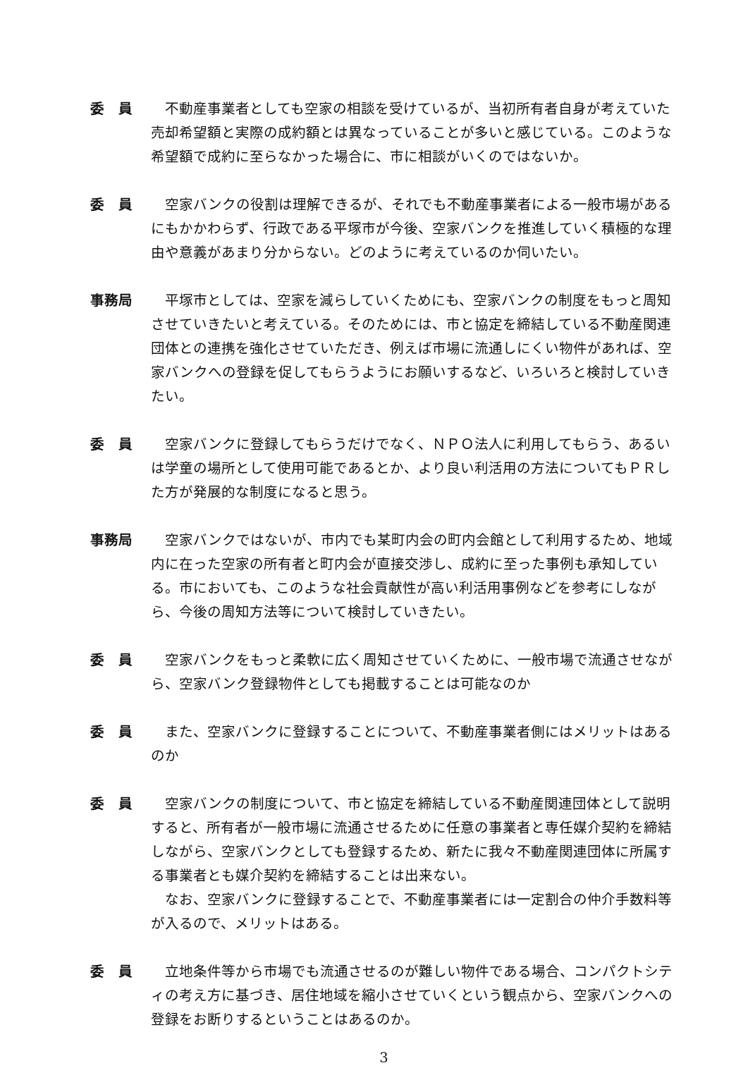委　員 不動産事業者としても空家の相談を受けているが、当初所有者自身が考えていた売却希望額と実際の成約額とは異なっていることが多いと感じている。このような希望額で成約に至らなかった場合に、市に相談がいくのではないか。
委　員 空家バンクの役割は理解できるが、それでも不動産事業者による一般市場があるにもかかわらず、行政である平塚市が今後、空家バンクを推進していく積極的な理由や意義があまり分からない。どのように考えているのか伺いたい。
事務局 平塚市としては、空家を減らしていくためにも、空家バンクの制度をもっと周知させていきたいと考えている。そのためには、市と協定を締結している不動産関連団体との連携を強化させていただき、例えば市場に流通しにくい物件があれば、空家バンクへの登録を促してもらうようにお願いするなど、いろいろと検討していきたい。
委　員 空家バンクに登録してもらうだけでなく、ＮＰＯ法人に利用してもらう、あるいは学童の場所として使用可能であるとか、より良い利活用の方法についてもＰＲした方が発展的な制度になると思う。
事務局 空家バンクではないが、市内でも某町内会の町内会館として利用するため、地域内に在った空家の所有者と町内会が直接交渉し、成約に至った事例も承知している。市においても、このような社会貢献性が高い利活用事例などを参考にしながら、今後の周知方法等について検討していきたい。
委　員 空家バンクをもっと柔軟に広く周知させていくために、一般市場で流通させながら、空家バンク登録物件としても掲載することは可能なのか
委　員 また、空家バンクに登録することについて、不動産事業者側にはメリットはあるのか
委　員 空家バンクの制度について、市と協定を締結している不動産関連団体として説明すると、所有者が一般市場に流通させるために任意の事業者と専任媒介契約を締結しながら、空家バンクとしても登録するため、新たに我々不動産関連団体に所属する事業者とも媒介契約を締結することは出来ない。
なお、空家バンクに登録することで、不動産事業者には一定割合の仲介手数料等が入るので、メリットはある。
委　員 立地条件等から市場でも流通させるのが難しい物件である場合、コンパクトシティの考え方に基づき、居住地域を縮小させていくという観点から、空家バンクへの登録をお断りするということはあるのか。
3